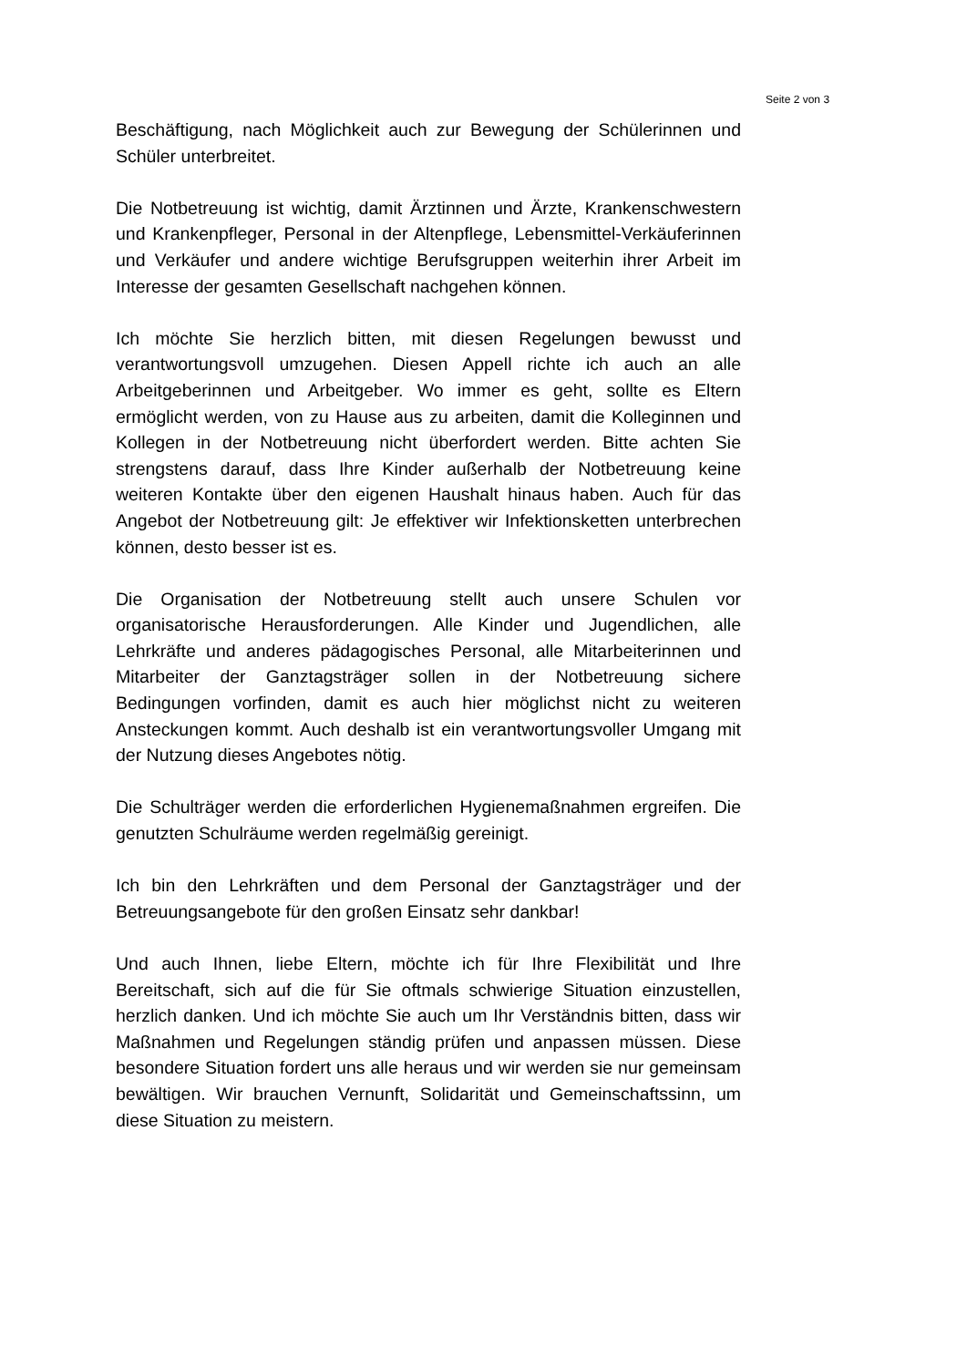Seite 2 von 3
Beschäftigung, nach Möglichkeit auch zur Bewegung der Schülerinnen und Schüler unterbreitet.
Die Notbetreuung ist wichtig, damit Ärztinnen und Ärzte, Krankenschwestern und Krankenpfleger, Personal in der Altenpflege, Lebensmittel-Verkäuferinnen und Verkäufer und andere wichtige Berufsgruppen weiterhin ihrer Arbeit im Interesse der gesamten Gesellschaft nachgehen können.
Ich möchte Sie herzlich bitten, mit diesen Regelungen bewusst und verantwortungsvoll umzugehen. Diesen Appell richte ich auch an alle Arbeitgeberinnen und Arbeitgeber. Wo immer es geht, sollte es Eltern ermöglicht werden, von zu Hause aus zu arbeiten, damit die Kolleginnen und Kollegen in der Notbetreuung nicht überfordert werden. Bitte achten Sie strengstens darauf, dass Ihre Kinder außerhalb der Notbetreuung keine weiteren Kontakte über den eigenen Haushalt hinaus haben. Auch für das Angebot der Notbetreuung gilt: Je effektiver wir Infektionsketten unterbrechen können, desto besser ist es.
Die Organisation der Notbetreuung stellt auch unsere Schulen vor organisatorische Herausforderungen. Alle Kinder und Jugendlichen, alle Lehrkräfte und anderes pädagogisches Personal, alle Mitarbeiterinnen und Mitarbeiter der Ganztagsträger sollen in der Notbetreuung sichere Bedingungen vorfinden, damit es auch hier möglichst nicht zu weiteren Ansteckungen kommt. Auch deshalb ist ein verantwortungsvoller Umgang mit der Nutzung dieses Angebotes nötig.
Die Schulträger werden die erforderlichen Hygienemaßnahmen ergreifen. Die genutzten Schulräume werden regelmäßig gereinigt.
Ich bin den Lehrkräften und dem Personal der Ganztagsträger und der Betreuungsangebote für den großen Einsatz sehr dankbar!
Und auch Ihnen, liebe Eltern, möchte ich für Ihre Flexibilität und Ihre Bereitschaft, sich auf die für Sie oftmals schwierige Situation einzustellen, herzlich danken. Und ich möchte Sie auch um Ihr Verständnis bitten, dass wir Maßnahmen und Regelungen ständig prüfen und anpassen müssen. Diese besondere Situation fordert uns alle heraus und wir werden sie nur gemeinsam bewältigen. Wir brauchen Vernunft, Solidarität und Gemeinschaftssinn, um diese Situation zu meistern.